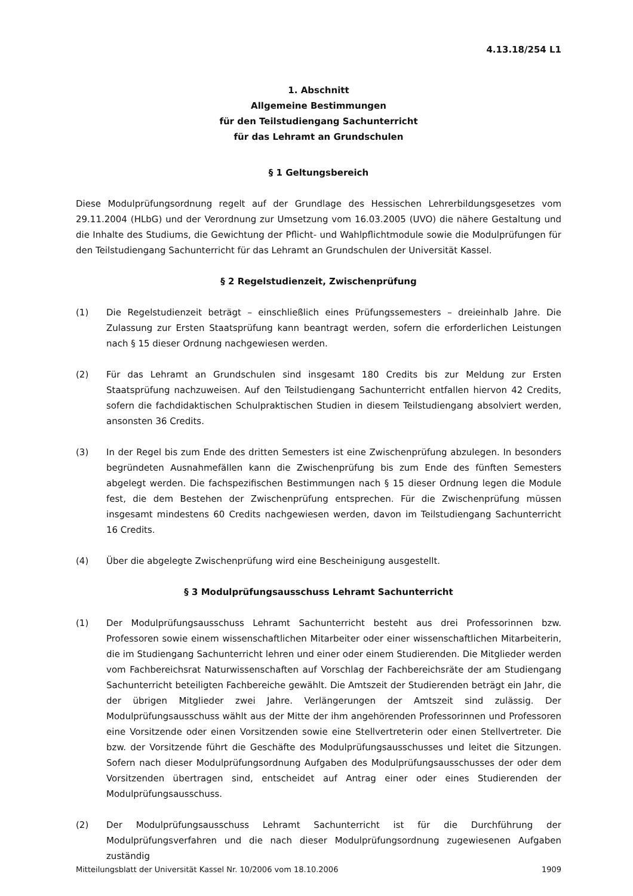4.13.18/254 L1
1. Abschnitt
Allgemeine Bestimmungen
für den Teilstudiengang Sachunterricht
für das Lehramt an Grundschulen
§ 1 Geltungsbereich
Diese Modulprüfungsordnung regelt auf der Grundlage des Hessischen Lehrerbildungsgesetzes vom 29.11.2004 (HLbG) und der Verordnung zur Umsetzung vom 16.03.2005 (UVO) die nähere Gestaltung und die Inhalte des Studiums, die Gewichtung der Pflicht- und Wahlpflichtmodule sowie die Modulprüfungen für den Teilstudiengang Sachunterricht für das Lehramt an Grundschulen der Universität Kassel.
§ 2 Regelstudienzeit, Zwischenprüfung
(1) Die Regelstudienzeit beträgt – einschließlich eines Prüfungssemesters – dreieinhalb Jahre. Die Zulassung zur Ersten Staatsprüfung kann beantragt werden, sofern die erforderlichen Leistungen nach § 15 dieser Ordnung nachgewiesen werden.
(2) Für das Lehramt an Grundschulen sind insgesamt 180 Credits bis zur Meldung zur Ersten Staatsprüfung nachzuweisen. Auf den Teilstudiengang Sachunterricht entfallen hiervon 42 Credits, sofern die fachdidaktischen Schulpraktischen Studien in diesem Teilstudiengang absolviert werden, ansonsten 36 Credits.
(3) In der Regel bis zum Ende des dritten Semesters ist eine Zwischenprüfung abzulegen. In besonders begründeten Ausnahmefällen kann die Zwischenprüfung bis zum Ende des fünften Semesters abgelegt werden. Die fachspezifischen Bestimmungen nach § 15 dieser Ordnung legen die Module fest, die dem Bestehen der Zwischenprüfung entsprechen. Für die Zwischenprüfung müssen insgesamt mindestens 60 Credits nachgewiesen werden, davon im Teilstudiengang Sachunterricht 16 Credits.
(4) Über die abgelegte Zwischenprüfung wird eine Bescheinigung ausgestellt.
§ 3 Modulprüfungsausschuss Lehramt Sachunterricht
(1) Der Modulprüfungsausschuss Lehramt Sachunterricht besteht aus drei Professorinnen bzw. Professoren sowie einem wissenschaftlichen Mitarbeiter oder einer wissenschaftlichen Mitarbeiterin, die im Studiengang Sachunterricht lehren und einer oder einem Studierenden. Die Mitglieder werden vom Fachbereichsrat Naturwissenschaften auf Vorschlag der Fachbereichsräte der am Studiengang Sachunterricht beteiligten Fachbereiche gewählt. Die Amtszeit der Studierenden beträgt ein Jahr, die der übrigen Mitglieder zwei Jahre. Verlängerungen der Amtszeit sind zulässig. Der Modulprüfungsausschuss wählt aus der Mitte der ihm angehörenden Professorinnen und Professoren eine Vorsitzende oder einen Vorsitzenden sowie eine Stellvertreterin oder einen Stellvertreter. Die bzw. der Vorsitzende führt die Geschäfte des Modulprüfungsausschusses und leitet die Sitzungen. Sofern nach dieser Modulprüfungsordnung Aufgaben des Modulprüfungsausschusses der oder dem Vorsitzenden übertragen sind, entscheidet auf Antrag einer oder eines Studierenden der Modulprüfungsausschuss.
(2) Der Modulprüfungsausschuss Lehramt Sachunterricht ist für die Durchführung der Modulprüfungsverfahren und die nach dieser Modulprüfungsordnung zugewiesenen Aufgaben zuständig
Mitteilungsblatt der Universität Kassel Nr. 10/2006 vom 18.10.2006 1909